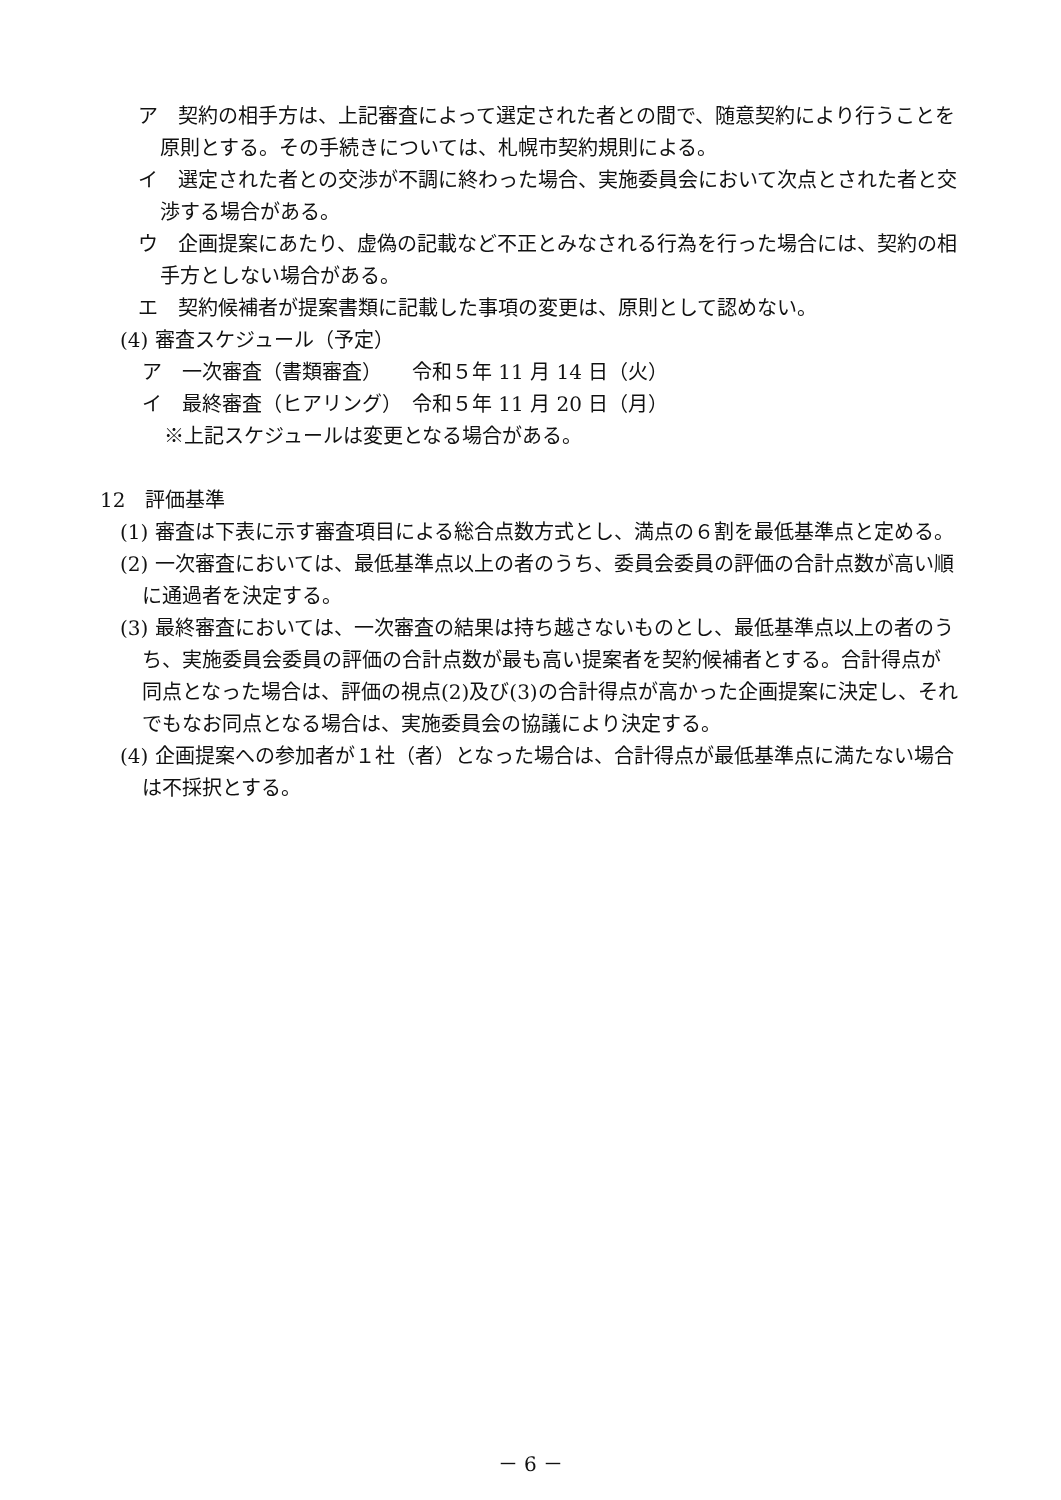ア　契約の相手方は、上記審査によって選定された者との間で、随意契約により行うことを原則とする。その手続きについては、札幌市契約規則による。
イ　選定された者との交渉が不調に終わった場合、実施委員会において次点とされた者と交渉する場合がある。
ウ　企画提案にあたり、虚偽の記載など不正とみなされる行為を行った場合には、契約の相手方としない場合がある。
エ　契約候補者が提案書類に記載した事項の変更は、原則として認めない。
(4) 審査スケジュール（予定）
ア　一次審査（書類審査）　　令和５年 11 月 14 日（火）
イ　最終審査（ヒアリング）　令和５年 11 月 20 日（月）
※上記スケジュールは変更となる場合がある。
12　評価基準
(1) 審査は下表に示す審査項目による総合点数方式とし、満点の６割を最低基準点と定める。
(2) 一次審査においては、最低基準点以上の者のうち、委員会委員の評価の合計点数が高い順に通過者を決定する。
(3) 最終審査においては、一次審査の結果は持ち越さないものとし、最低基準点以上の者のうち、実施委員会委員の評価の合計点数が最も高い提案者を契約候補者とする。合計得点が同点となった場合は、評価の視点(2)及び(3)の合計得点が高かった企画提案に決定し、それでもなお同点となる場合は、実施委員会の協議により決定する。
(4) 企画提案への参加者が１社（者）となった場合は、合計得点が最低基準点に満たない場合は不採択とする。
－ 6 －